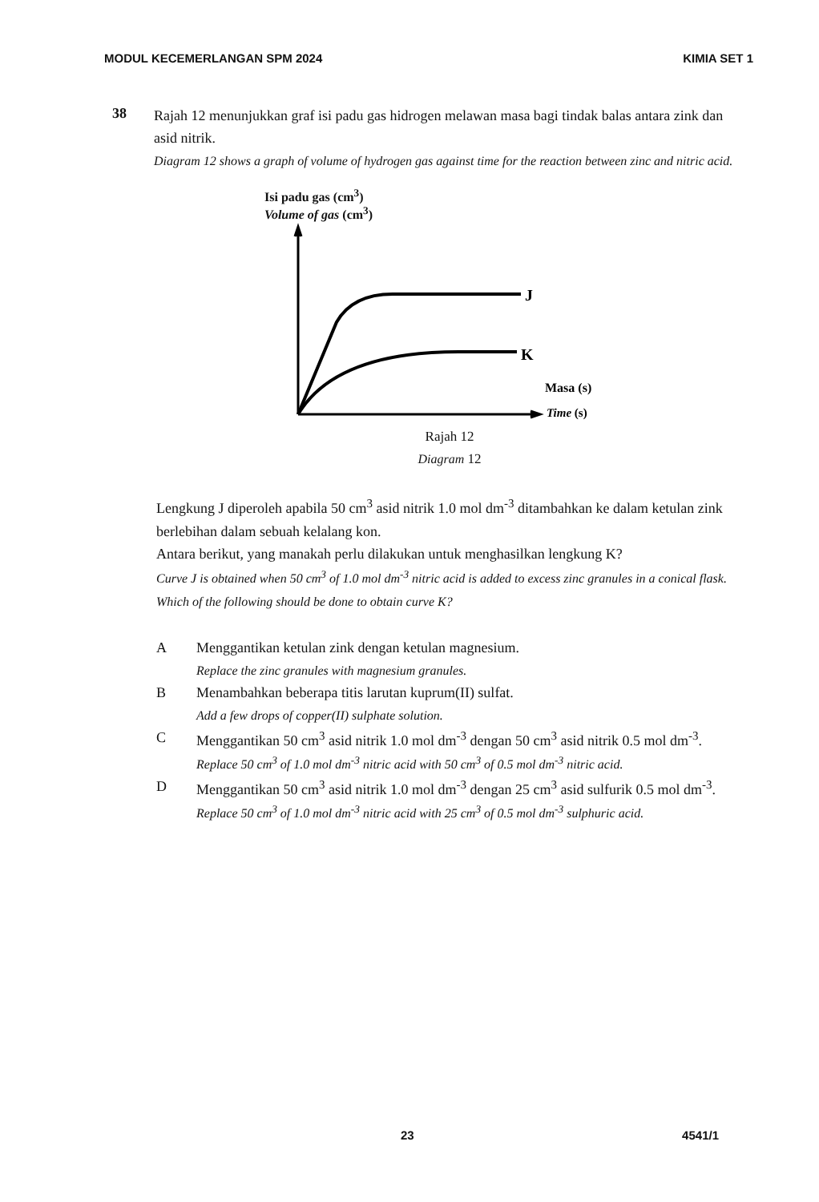MODUL KECEMERLANGAN SPM 2024 KIMIA SET 1
38
Rajah 12 menunjukkan graf isi padu gas hidrogen melawan masa bagi tindak balas antara zink dan asid nitrik.
Diagram 12 shows a graph of volume of hydrogen gas against time for the reaction between zinc and nitric acid.
Isi padu gas (cm<sup>3</sup>)
Volume of gas (cm<sup>3</sup>)
J
K
Masa (s)
Time (s)
Rajah 12
Diagram 12
Lengkung J diperoleh apabila 50 cm<sup>3</sup> asid nitrik 1.0 mol dm<sup>-3</sup> ditambahkan ke dalam ketulan zink berlebihan dalam sebuah kelalang kon.
Antara berikut, yang manakah perlu dilakukan untuk menghasilkan lengkung K?
Curve J is obtained when 50 cm<sup>3</sup> of 1.0 mol dm<sup>-3</sup> nitric acid is added to excess zinc granules in a conical flask.
Which of the following should be done to obtain curve K?
A Menggantikan ketulan zink dengan ketulan magnesium.
Replace the zinc granules with magnesium granules.
B Menambahkan beberapa titis larutan kuprum(II) sulfat.
Add a few drops of copper(II) sulphate solution.
C Menggantikan 50 cm<sup>3</sup> asid nitrik 1.0 mol dm<sup>-3</sup> dengan 50 cm<sup>3</sup> asid nitrik 0.5 mol dm<sup>-3</sup>.
Replace 50 cm<sup>3</sup> of 1.0 mol dm<sup>-3</sup> nitric acid with 50 cm<sup>3</sup> of 0.5 mol dm<sup>-3</sup> nitric acid.
D Menggantikan 50 cm<sup>3</sup> asid nitrik 1.0 mol dm<sup>-3</sup> dengan 25 cm<sup>3</sup> asid sulfurik 0.5 mol dm<sup>-3</sup>.
Replace 50 cm<sup>3</sup> of 1.0 mol dm<sup>-3</sup> nitric acid with 25 cm<sup>3</sup> of 0.5 mol dm<sup>-3</sup> sulphuric acid.
23 4541/1